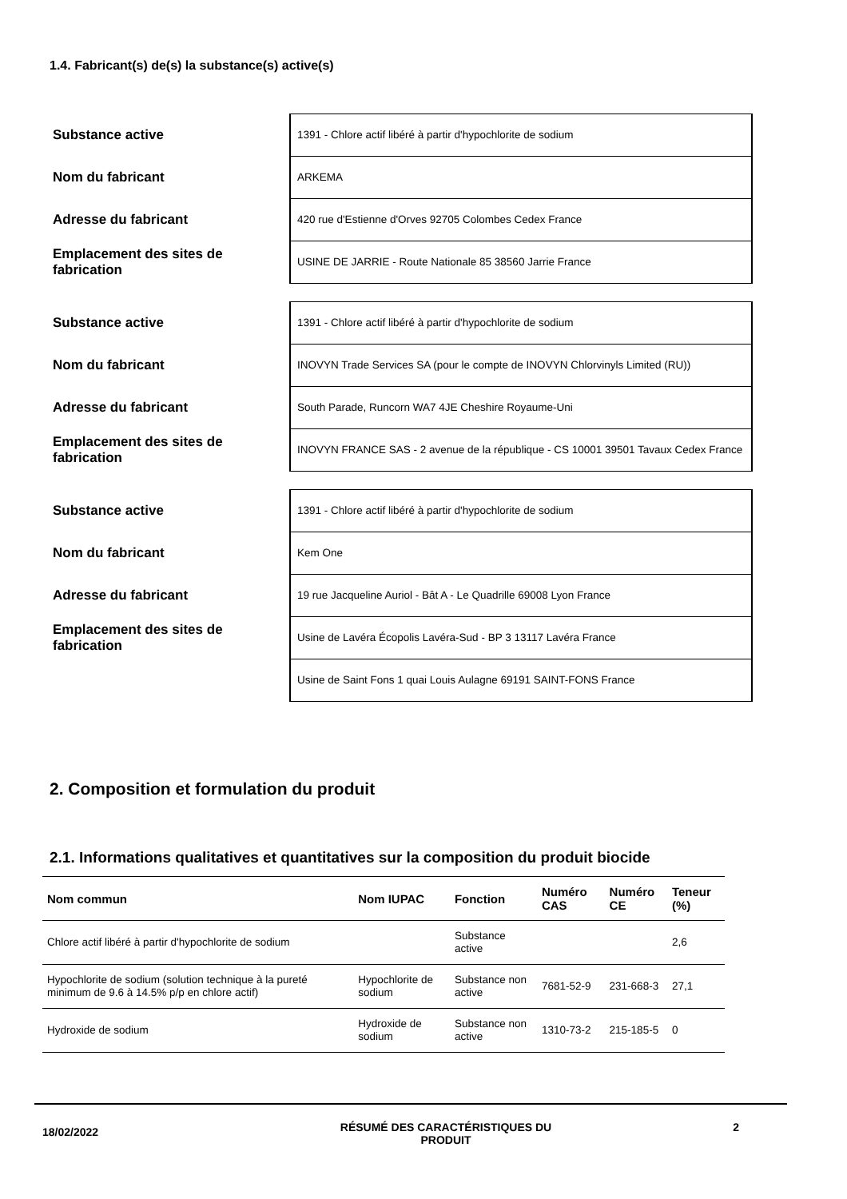1.4. Fabricant(s) de(s) la substance(s) active(s)
Substance active
1391 - Chlore actif libéré à partir d'hypochlorite de sodium
Nom du fabricant
ARKEMA
Adresse du fabricant
420 rue d'Estienne d'Orves 92705 Colombes Cedex France
Emplacement des sites de fabrication
USINE DE JARRIE - Route Nationale 85 38560 Jarrie France
Substance active
1391 - Chlore actif libéré à partir d'hypochlorite de sodium
Nom du fabricant
INOVYN Trade Services SA (pour le compte de INOVYN Chlorvinyls Limited (RU))
Adresse du fabricant
South Parade, Runcorn WA7 4JE Cheshire Royaume-Uni
Emplacement des sites de fabrication
INOVYN FRANCE SAS - 2 avenue de la république - CS 10001 39501 Tavaux Cedex France
Substance active
1391 - Chlore actif libéré à partir d'hypochlorite de sodium
Nom du fabricant
Kem One
Adresse du fabricant
19 rue Jacqueline Auriol - Bât A - Le Quadrille 69008 Lyon France
Emplacement des sites de fabrication
Usine de Lavéra Écopolis Lavéra-Sud - BP 3 13117 Lavéra France
Usine de Saint Fons 1 quai Louis Aulagne 69191 SAINT-FONS France
2. Composition et formulation du produit
2.1. Informations qualitatives et quantitatives sur la composition du produit biocide
| Nom commun | Nom IUPAC | Fonction | Numéro CAS | Numéro CE | Teneur (%) |
| --- | --- | --- | --- | --- | --- |
| Chlore actif libéré à partir d'hypochlorite de sodium | | Substance active | | | 2,6 |
| Hypochlorite de sodium (solution technique à la pureté minimum de 9.6 à 14.5% p/p en chlore actif) | Hypochlorite de sodium | Substance non active | 7681-52-9 | 231-668-3 | 27,1 |
| Hydroxide de sodium | Hydroxide de sodium | Substance non active | 1310-73-2 | 215-185-5 | 0 |
18/02/2022
RÉSUMÉ DES CARACTÉRISTIQUES DU PRODUIT 2